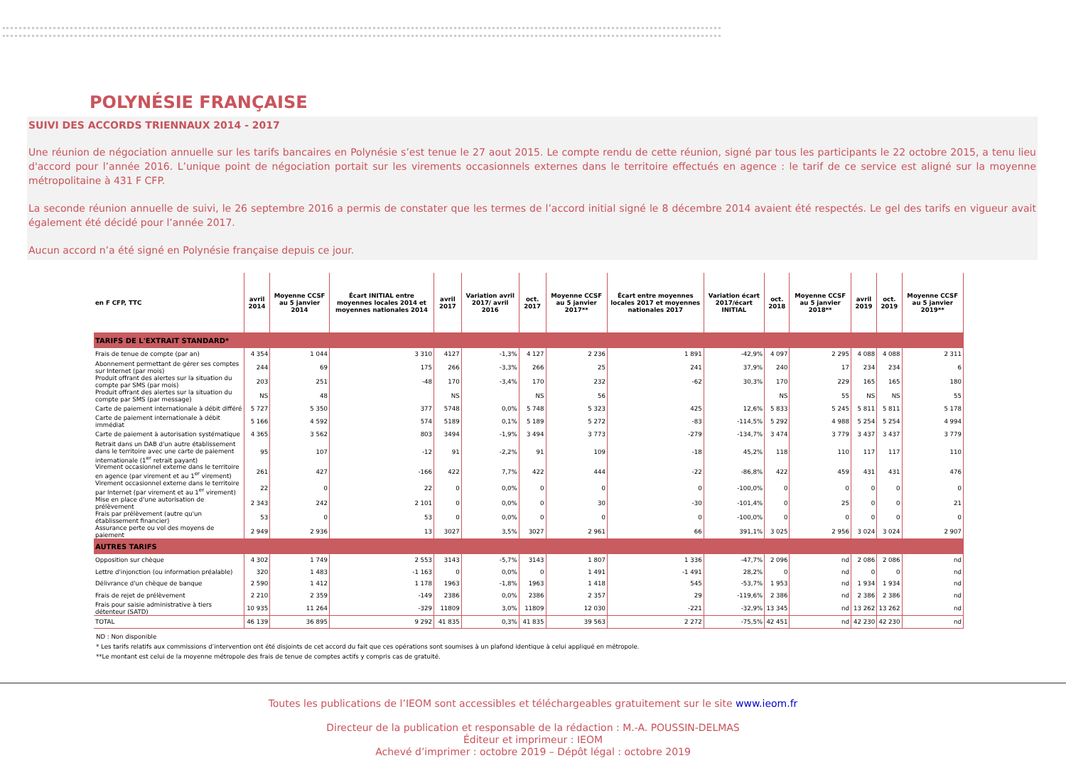POLYNÉSIE FRANÇAISE
SUIVI DES ACCORDS TRIENNAUX 2014 - 2017
Une réunion de négociation annuelle sur les tarifs bancaires en Polynésie s’est tenue le 27 aout 2015. Le compte rendu de cette réunion, signé par tous les participants le 22 octobre 2015, a tenu lieu d'accord pour l’année 2016. L’unique point de négociation portait sur les virements occasionnels externes dans le territoire effectués en agence : le tarif de ce service est aligné sur la moyenne métropolitaine à 431 F CFP.
La seconde réunion annuelle de suivi, le 26 septembre 2016 a permis de constater que les termes de l’accord initial signé le 8 décembre 2014 avaient été respectés. Le gel des tarifs en vigueur avait également été décidé pour l’année 2017.
Aucun accord n’a été signé en Polynésie française depuis ce jour.
| en F CFP, TTC | avril 2014 | Moyenne CCSF au 5 janvier 2014 | Écart INITIAL entre moyennes locales 2014 et moyennes nationales 2014 | avril 2017 | Variation avril 2017/ avril 2016 | oct. 2017 | Moyenne CCSF au 5 janvier 2017** | Écart entre moyennes locales 2017 et moyennes nationales 2017 | Variation écart 2017/écart INITIAL | oct. 2018 | Moyenne CCSF au 5 janvier 2018** | avril 2019 | oct. 2019 | Moyenne CCSF au 5 janvier 2019** |
| --- | --- | --- | --- | --- | --- | --- | --- | --- | --- | --- | --- | --- | --- | --- |
| TARIFS DE L'EXTRAIT STANDARD* | | | | | | | | | | | | | | |
| Frais de tenue de compte (par an) | 4 354 | 1 044 | 3 310 | 4127 | -1,3% | 4 127 | 2 236 | 1 891 | -42,9% | 4 097 | 2 295 | 4 088 | 4 088 | 2 311 |
| Abonnement permettant de gérer ses comptes sur Internet (par mois) | 244 | 69 | 175 | 266 | -3,3% | 266 | 25 | 241 | 37,9% | 240 | 17 | 234 | 234 | 6 |
| Produit offrant des alertes sur la situation du compte par SMS (par mois) | 203 | 251 | -48 | 170 | -3,4% | 170 | 232 | -62 | 30,3% | 170 | 229 | 165 | 165 | 180 |
| Produit offrant des alertes sur la situation du compte par SMS (par message) | NS | 48 | | NS | | NS | 56 | | | NS | 55 | NS | NS | 55 |
| Carte de paiement internationale à débit différé | 5 727 | 5 350 | 377 | 5748 | 0,0% | 5 748 | 5 323 | 425 | 12,6% | 5 833 | 5 245 | 5 811 | 5 811 | 5 178 |
| Carte de paiement internationale à débit immédiat | 5 166 | 4 592 | 574 | 5189 | 0,1% | 5 189 | 5 272 | -83 | -114,5% | 5 292 | 4 988 | 5 254 | 5 254 | 4 994 |
| Carte de paiement à autorisation systématique | 4 365 | 3 562 | 803 | 3494 | -1,9% | 3 494 | 3 773 | -279 | -134,7% | 3 474 | 3 779 | 3 437 | 3 437 | 3 779 |
| Retrait dans un DAB d'un autre établissement dans le territoire avec une carte de paiement internationale (1<sup>er</sup> retrait payant) | 95 | 107 | -12 | 91 | -2,2% | 91 | 109 | -18 | 45,2% | 118 | 110 | 117 | 117 | 110 |
| Virement occasionnel externe dans le territoire en agence (par virement et au 1<sup>er</sup> virement) | 261 | 427 | -166 | 422 | 7,7% | 422 | 444 | -22 | -86,8% | 422 | 459 | 431 | 431 | 476 |
| Virement occasionnel externe dans le territoire par Internet (par virement et au 1<sup>er</sup> virement) | 22 | 0 | 22 | 0 | 0,0% | 0 | 0 | 0 | -100,0% | 0 | 0 | 0 | 0 | 0 |
| Mise en place d'une autorisation de prélèvement | 2 343 | 242 | 2 101 | 0 | 0,0% | 0 | 30 | -30 | -101,4% | 0 | 25 | 0 | 0 | 21 |
| Frais par prélèvement (autre qu'un établissement financier) | 53 | 0 | 53 | 0 | 0,0% | 0 | 0 | 0 | -100,0% | 0 | 0 | 0 | 0 | 0 |
| Assurance perte ou vol des moyens de paiement | 2 949 | 2 936 | 13 | 3027 | 3,5% | 3027 | 2 961 | 66 | 391,1% | 3 025 | 2 956 | 3 024 | 3 024 | 2 907 |
| AUTRES TARIFS | | | | | | | | | | | | | | |
| Opposition sur chèque | 4 302 | 1 749 | 2 553 | 3143 | -5,7% | 3143 | 1 807 | 1 336 | -47,7% | 2 096 | nd | 2 086 | 2 086 | nd |
| Lettre d'injonction (ou information préalable) | 320 | 1 483 | -1 163 | 0 | 0,0% | 0 | 1 491 | -1 491 | 28,2% | 0 | nd | 0 | 0 | nd |
| Délivrance d'un chèque de banque | 2 590 | 1 412 | 1 178 | 1963 | -1,8% | 1963 | 1 418 | 545 | -53,7% | 1 953 | nd | 1 934 | 1 934 | nd |
| Frais de rejet de prélèvement | 2 210 | 2 359 | -149 | 2386 | 0,0% | 2386 | 2 357 | 29 | -119,6% | 2 386 | nd | 2 386 | 2 386 | nd |
| Frais pour saisie administrative à tiers détenteur (SATD) | 10 935 | 11 264 | -329 | 11809 | 3,0% | 11809 | 12 030 | -221 | -32,9% | 13 345 | nd | 13 262 | 13 262 | nd |
| TOTAL | 46 139 | 36 895 | 9 292 | 41 835 | 0,3% | 41 835 | 39 563 | 2 272 | -75,5% | 42 451 | nd | 42 230 | 42 230 | nd |
ND : Non disponible
* Les tarifs relatifs aux commissions d’intervention ont été disjoints de cet accord du fait que ces opérations sont soumises à un plafond identique à celui appliqué en métropole.
**Le montant est celui de la moyenne métropole des frais de tenue de comptes actifs y compris cas de gratuité.
Toutes les publications de l’IEOM sont accessibles et téléchargeables gratuitement sur le site www.ieom.fr
Directeur de la publication et responsable de la rédaction : M.-A. POUSSIN-DELMAS
Éditeur et imprimeur : IEOM
Achevé d’imprimer : octobre 2019 – Dépôt légal : octobre 2019